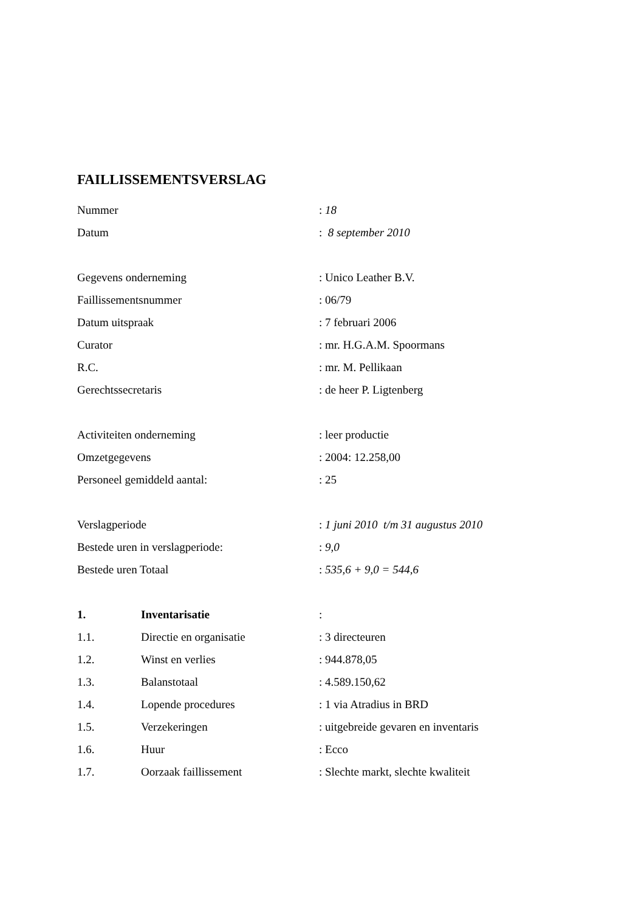FAILLISSEMENTSVERSLAG
Nummer : 18
Datum : 8 september 2010
Gegevens onderneming : Unico Leather B.V.
Faillissementsnummer : 06/79
Datum uitspraak : 7 februari 2006
Curator : mr. H.G.A.M. Spoormans
R.C. : mr. M. Pellikaan
Gerechtssecretaris : de heer P. Ligtenberg
Activiteiten onderneming : leer productie
Omzetgegevens : 2004: 12.258,00
Personeel gemiddeld aantal: : 25
Verslagperiode
: 1 juni 2010 t/m 31 augustus 2010
Bestede uren in verslagperiode: : 9,0
Bestede uren Totaal : 535,6 + 9,0 = 544,6
1. Inventarisatie :
1.1. Directie en organisatie : 3 directeuren
1.2. Winst en verlies : 944.878,05
1.3. Balanstotaal : 4.589.150,62
1.4. Lopende procedures : 1 via Atradius in BRD
1.5. Verzekeringen
: uitgebreide gevaren en inventaris
1.6. Huur : Ecco
1.7. Oorzaak faillissement
: Slechte markt, slechte kwaliteit